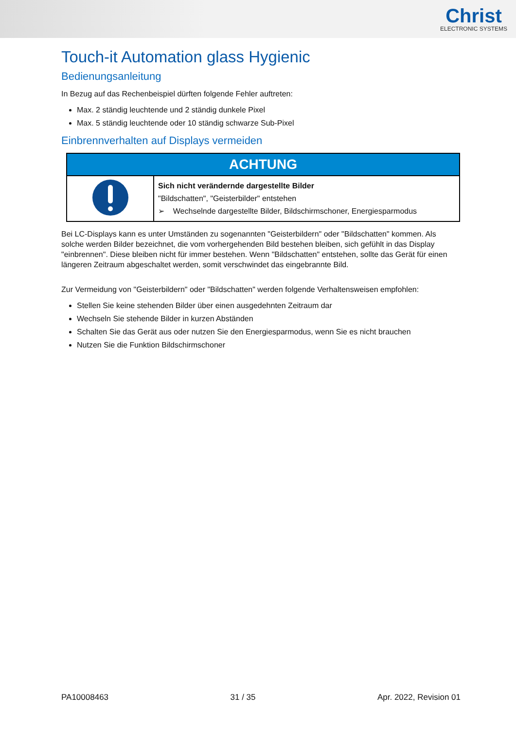Christ
ELECTRONIC SYSTEMS
Touch-it Automation glass Hygienic
Bedienungsanleitung
In Bezug auf das Rechenbeispiel dürften folgende Fehler auftreten:
Max. 2 ständig leuchtende und 2 ständig dunkele Pixel
Max. 5 ständig leuchtende oder 10 ständig schwarze Sub-Pixel
Einbrennverhalten auf Displays vermeiden
| ACHTUNG | |
| --- | --- |
| | Sich nicht verändernde dargestellte Bilder "Bildschatten", "Geisterbilder" entstehen ➢ Wechselnde dargestellte Bilder, Bildschirmschoner, Energiesparmodus |
Bei LC-Displays kann es unter Umständen zu sogenannten "Geisterbildern" oder "Bildschatten" kommen. Als solche werden Bilder bezeichnet, die vom vorhergehenden Bild bestehen bleiben, sich gefühlt in das Display "einbrennen". Diese bleiben nicht für immer bestehen. Wenn "Bildschatten" entstehen, sollte das Gerät für einen längeren Zeitraum abgeschaltet werden, somit verschwindet das eingebrannte Bild.
Zur Vermeidung von "Geisterbildern" oder "Bildschatten" werden folgende Verhaltensweisen empfohlen:
Stellen Sie keine stehenden Bilder über einen ausgedehnten Zeitraum dar
Wechseln Sie stehende Bilder in kurzen Abständen
Schalten Sie das Gerät aus oder nutzen Sie den Energiesparmodus, wenn Sie es nicht brauchen
Nutzen Sie die Funktion Bildschirmschoner
PA10008463 31 / 35 Apr. 2022, Revision 01